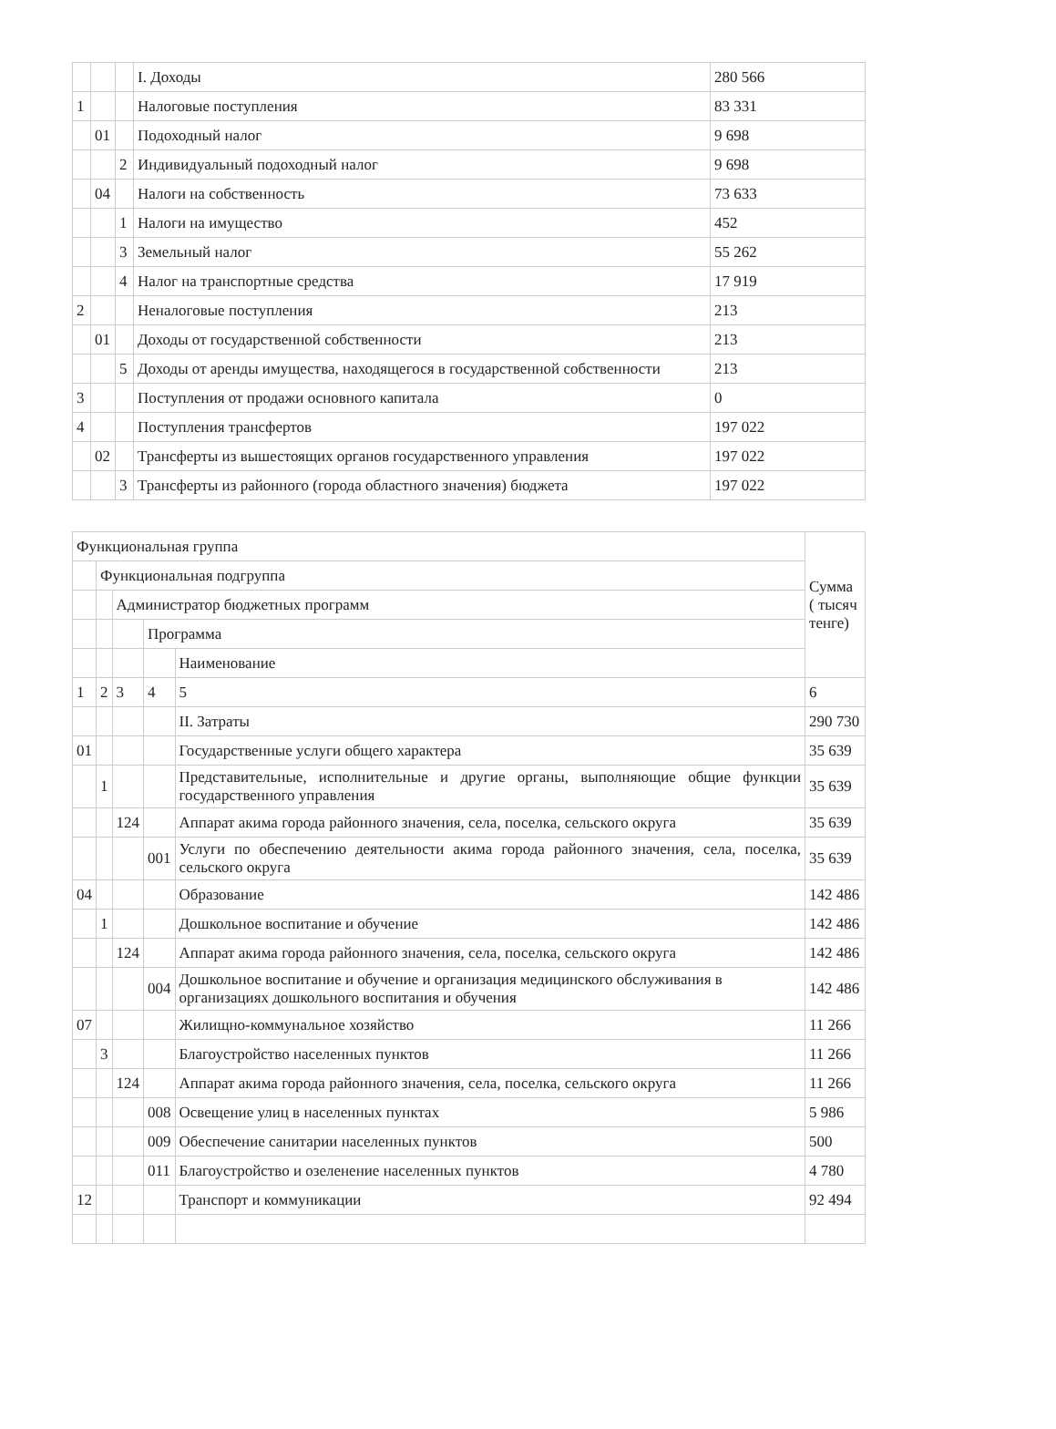| | | | I. Доходы | 280 566 |
| 1 | | | Налоговые поступления | 83 331 |
| | 01 | | Подоходный налог | 9 698 |
| | | 2 | Индивидуальный подоходный налог | 9 698 |
| | 04 | | Налоги на собственность | 73 633 |
| | | 1 | Налоги на имущество | 452 |
| | | 3 | Земельный налог | 55 262 |
| | | 4 | Налог на транспортные средства | 17 919 |
| 2 | | | Неналоговые поступления | 213 |
| | 01 | | Доходы от государственной собственности | 213 |
| | | 5 | Доходы от аренды имущества, находящегося в государственной собственности | 213 |
| 3 | | | Поступления от продажи основного капитала | 0 |
| 4 | | | Поступления трансфертов | 197 022 |
| | 02 | | Трансферты из вышестоящих органов государственного управления | 197 022 |
| | | 3 | Трансферты из районного (города областного значения) бюджета | 197 022 |
| Функциональная группа | | | | | Сумма ( тысяч тенге) |
| | Функциональная подгруппа | | | | |
| | | Администратор бюджетных программ | | | |
| | | | Программа | | |
| | | | | Наименование | |
| 1 | 2 | 3 | 4 | 5 | 6 |
| | | | | II. Затраты | 290 730 |
| 01 | | | | Государственные услуги общего характера | 35 639 |
| | 1 | | | Представительные, исполнительные и другие органы, выполняющие общие функции государственного управления | 35 639 |
| | | 124 | | Аппарат акима города районного значения, села, поселка, сельского округа | 35 639 |
| | | | 001 | Услуги по обеспечению деятельности акима города районного значения, села, поселка, сельского округа | 35 639 |
| 04 | | | | Образование | 142 486 |
| | 1 | | | Дошкольное воспитание и обучение | 142 486 |
| | | 124 | | Аппарат акима города районного значения, села, поселка, сельского округа | 142 486 |
| | | | 004 | Дошкольное воспитание и обучение и организация медицинского обслуживания в организациях дошкольного воспитания и обучения | 142 486 |
| 07 | | | | Жилищно-коммунальное хозяйство | 11 266 |
| | 3 | | | Благоустройство населенных пунктов | 11 266 |
| | | 124 | | Аппарат акима города районного значения, села, поселка, сельского округа | 11 266 |
| | | | 008 | Освещение улиц в населенных пунктах | 5 986 |
| | | | 009 | Обеспечение санитарии населенных пунктов | 500 |
| | | | 011 | Благоустройство и озеленение населенных пунктов | 4 780 |
| 12 | | | | Транспорт и коммуникации | 92 494 |